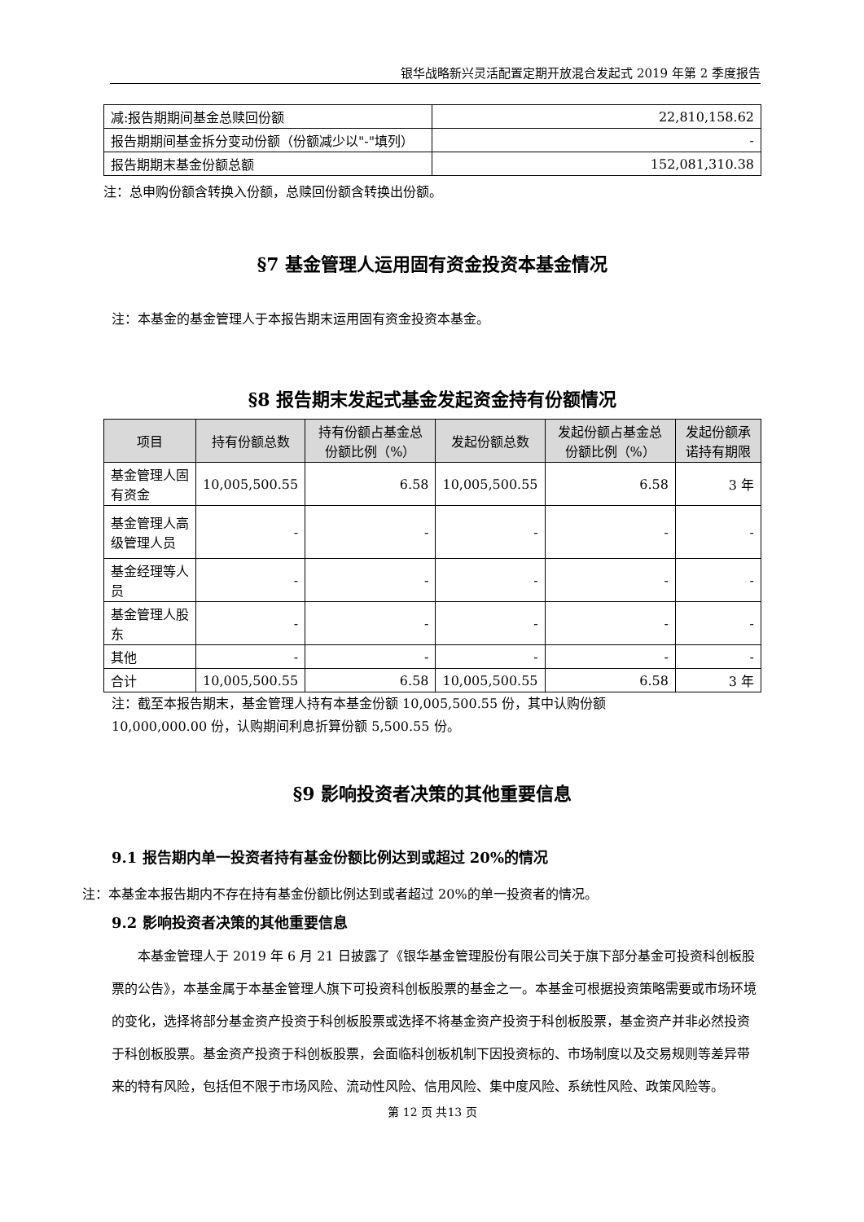银华战略新兴灵活配置定期开放混合发起式 2019 年第 2 季度报告
| 减:报告期期间基金总赎回份额 | 22,810,158.62 |
| 报告期期间基金拆分变动份额（份额减少以"-"填列） | - |
| 报告期期末基金份额总额 | 152,081,310.38 |
注：总申购份额含转换入份额，总赎回份额含转换出份额。
§7 基金管理人运用固有资金投资本基金情况
注：本基金的基金管理人于本报告期末运用固有资金投资本基金。
§8 报告期末发起式基金发起资金持有份额情况
| 项目 | 持有份额总数 | 持有份额占基金总份额比例（%） | 发起份额总数 | 发起份额占基金总份额比例（%） | 发起份额承诺持有期限 |
| --- | --- | --- | --- | --- | --- |
| 基金管理人固有资金 | 10,005,500.55 | 6.58 | 10,005,500.55 | 6.58 | 3 年 |
| 基金管理人高级管理人员 | - | - | - | - | - |
| 基金经理等人员 | - | - | - | - | - |
| 基金管理人股东 | - | - | - | - | - |
| 其他 | - | - | - | - | - |
| 合计 | 10,005,500.55 | 6.58 | 10,005,500.55 | 6.58 | 3 年 |
注：截至本报告期末，基金管理人持有本基金份额 10,005,500.55 份，其中认购份额
10,000,000.00 份，认购期间利息折算份额 5,500.55 份。
§9 影响投资者决策的其他重要信息
9.1 报告期内单一投资者持有基金份额比例达到或超过 20%的情况
注：本基金本报告期内不存在持有基金份额比例达到或者超过 20%的单一投资者的情况。
9.2 影响投资者决策的其他重要信息
本基金管理人于 2019 年 6 月 21 日披露了《银华基金管理股份有限公司关于旗下部分基金可投资科创板股票的公告》，本基金属于本基金管理人旗下可投资科创板股票的基金之一。本基金可根据投资策略需要或市场环境的变化，选择将部分基金资产投资于科创板股票或选择不将基金资产投资于科创板股票，基金资产并非必然投资于科创板股票。基金资产投资于科创板股票，会面临科创板机制下因投资标的、市场制度以及交易规则等差异带来的特有风险，包括但不限于市场风险、流动性风险、信用风险、集中度风险、系统性风险、政策风险等。
第 12 页 共13 页